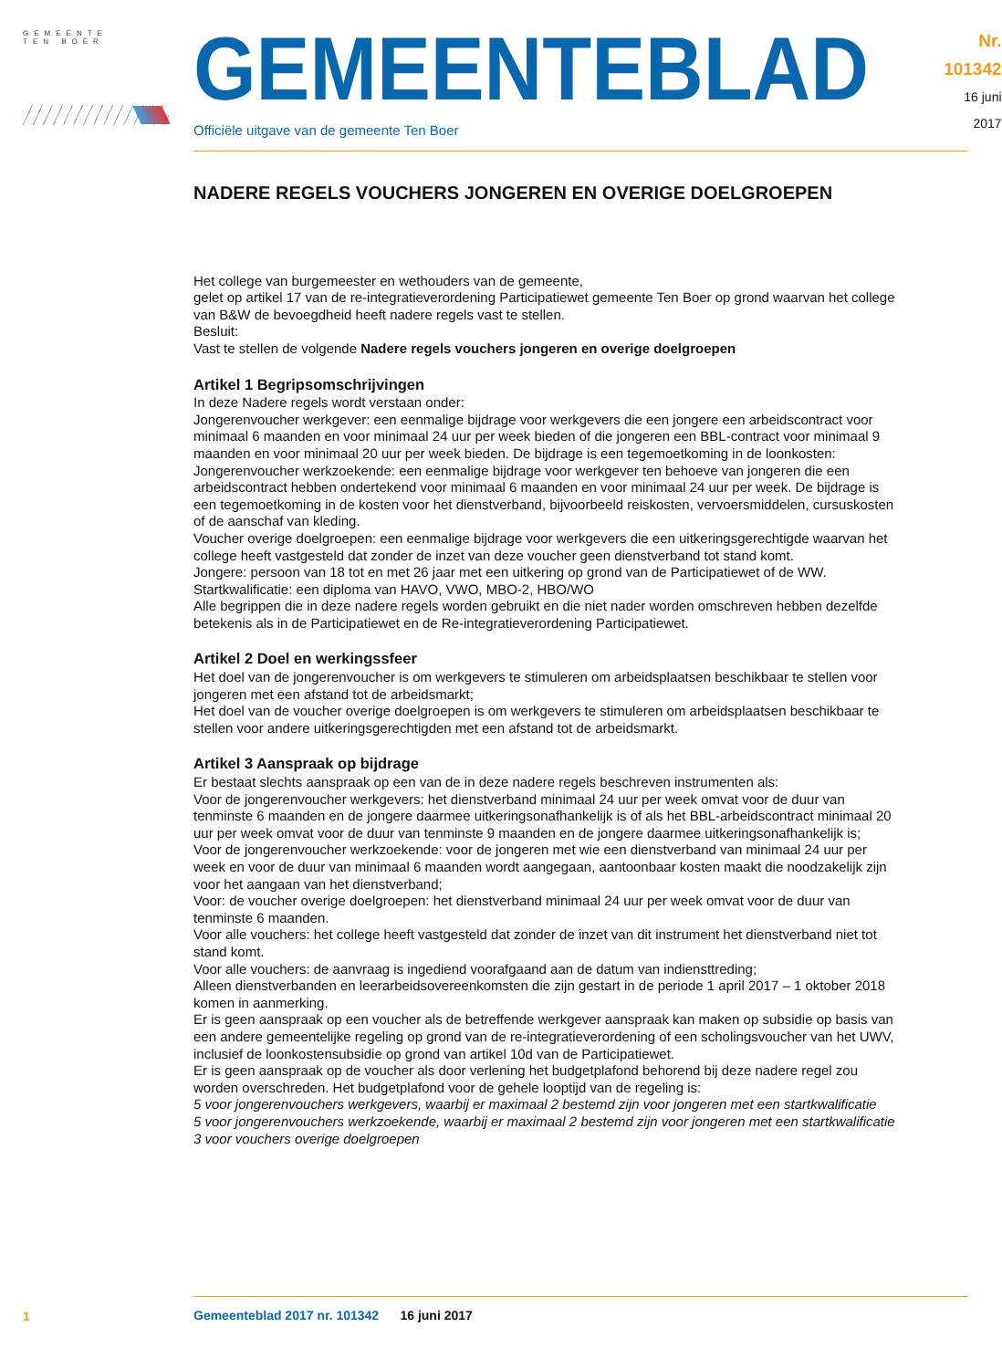GEMEENTE
TEN BOER
GEMEENTEBLAD
Officiële uitgave van de gemeente Ten Boer
Nr. 101342
16 juni
2017
NADERE REGELS VOUCHERS JONGEREN EN OVERIGE DOELGROEPEN
Het college van burgemeester en wethouders van de gemeente,
gelet op artikel 17 van de re-integratieverordening Participatiewet gemeente Ten Boer op grond waarvan het college van B&W de bevoegdheid heeft nadere regels vast te stellen.
Besluit:
Vast te stellen de volgende Nadere regels vouchers jongeren en overige doelgroepen
Artikel 1 Begripsomschrijvingen
In deze Nadere regels wordt verstaan onder:
Jongerenvoucher werkgever: een eenmalige bijdrage voor werkgevers die een jongere een arbeidscontract voor minimaal 6 maanden en voor minimaal 24 uur per week bieden of die jongeren een BBL-contract voor minimaal 9 maanden en voor minimaal 20 uur per week bieden. De bijdrage is een tegemoetkoming in de loonkosten:
Jongerenvoucher werkzoekende: een eenmalige bijdrage voor werkgever ten behoeve van jongeren die een arbeidscontract hebben ondertekend voor minimaal 6 maanden en voor minimaal 24 uur per week. De bijdrage is een tegemoetkoming in de kosten voor het dienstverband, bijvoorbeeld reiskosten, vervoersmiddelen, cursuskosten of de aanschaf van kleding.
Voucher overige doelgroepen: een eenmalige bijdrage voor werkgevers die een uitkeringsgerechtigde waarvan het college heeft vastgesteld dat zonder de inzet van deze voucher geen dienstverband tot stand komt.
Jongere: persoon van 18 tot en met 26 jaar met een uitkering op grond van de Participatiewet of de WW.
Startkwalificatie: een diploma van HAVO, VWO, MBO-2, HBO/WO
Alle begrippen die in deze nadere regels worden gebruikt en die niet nader worden omschreven hebben dezelfde betekenis als in de Participatiewet en de Re-integratieverordening Participatiewet.
Artikel 2 Doel en werkingssfeer
Het doel van de jongerenvoucher is om werkgevers te stimuleren om arbeidsplaatsen beschikbaar te stellen voor jongeren met een afstand tot de arbeidsmarkt;
Het doel van de voucher overige doelgroepen is om werkgevers te stimuleren om arbeidsplaatsen beschikbaar te stellen voor andere uitkeringsgerechtigden met een afstand tot de arbeidsmarkt.
Artikel 3 Aanspraak op bijdrage
Er bestaat slechts aanspraak op een van de in deze nadere regels beschreven instrumenten als:
Voor de jongerenvoucher werkgevers: het dienstverband minimaal 24 uur per week omvat voor de duur van tenminste 6 maanden en de jongere daarmee uitkeringsonafhankelijk is of als het BBL-arbeidscontract minimaal 20 uur per week omvat voor de duur van tenminste 9 maanden en de jongere daarmee uitkeringsonafhankelijk is;
Voor de jongerenvoucher werkzoekende: voor de jongeren met wie een dienstverband van minimaal 24 uur per week en voor de duur van minimaal 6 maanden wordt aangegaan, aantoonbaar kosten maakt die noodzakelijk zijn voor het aangaan van het dienstverband;
Voor: de voucher overige doelgroepen: het dienstverband minimaal 24 uur per week omvat voor de duur van tenminste 6 maanden.
Voor alle vouchers: het college heeft vastgesteld dat zonder de inzet van dit instrument het dienstverband niet tot stand komt.
Voor alle vouchers: de aanvraag is ingediend voorafgaand aan de datum van indiensttreding;
Alleen dienstverbanden en leerarbeidsovereenkomsten die zijn gestart in de periode 1 april 2017 – 1 oktober 2018 komen in aanmerking.
Er is geen aanspraak op een voucher als de betreffende werkgever aanspraak kan maken op subsidie op basis van een andere gemeentelijke regeling op grond van de re-integratieverordening of een scholingsvoucher van het UWV, inclusief de loonkostensubsidie op grond van artikel 10d van de Participatiewet.
Er is geen aanspraak op de voucher als door verlening het budgetplafond behorend bij deze nadere regel zou worden overschreden. Het budgetplafond voor de gehele looptijd van de regeling is:
5 voor jongerenvouchers werkgevers, waarbij er maximaal 2 bestemd zijn voor jongeren met een startkwalificatie
5 voor jongerenvouchers werkzoekende, waarbij er maximaal 2 bestemd zijn voor jongeren met een startkwalificatie
3 voor vouchers overige doelgroepen
1
Gemeenteblad 2017 nr. 101342 16 juni 2017